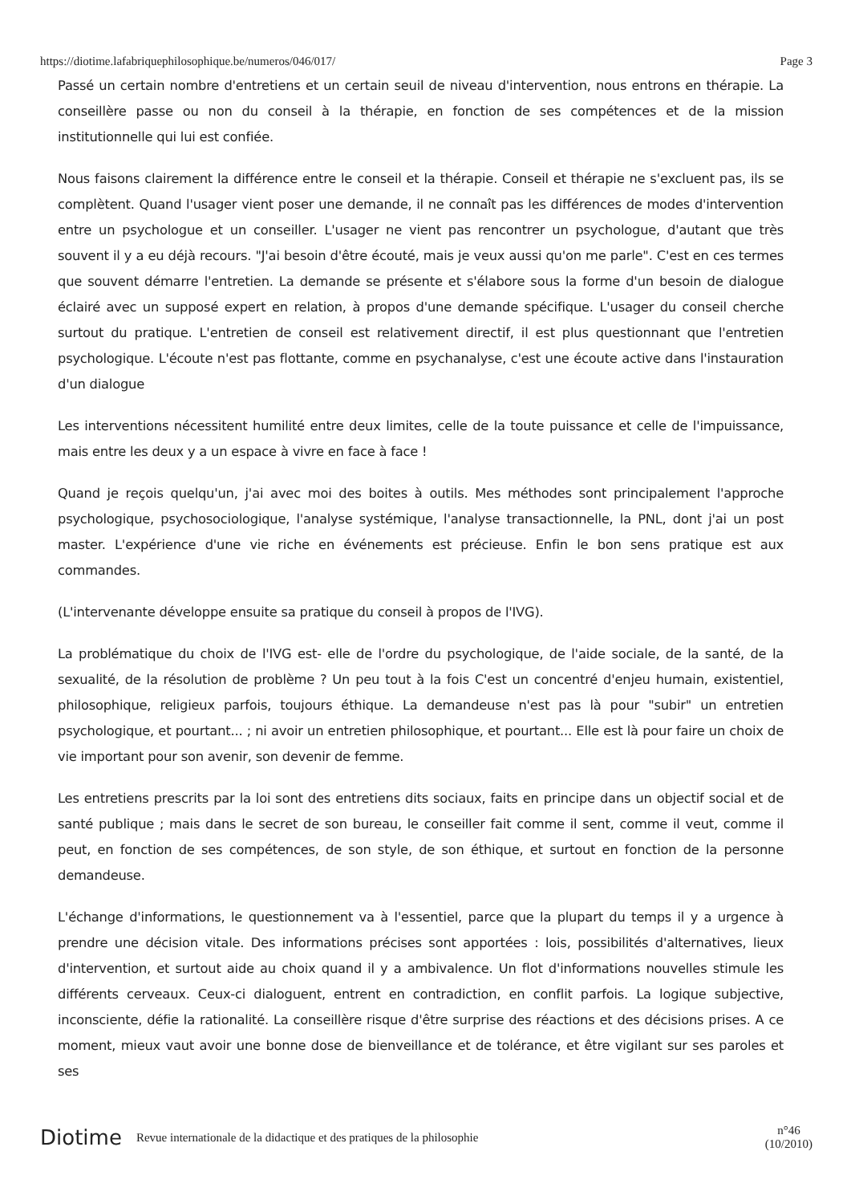https://diotime.lafabriquephilosophique.be/numeros/046/017/ Page 3
Passé un certain nombre d'entretiens et un certain seuil de niveau d'intervention, nous entrons en thérapie. La conseillère passe ou non du conseil à la thérapie, en fonction de ses compétences et de la mission institutionnelle qui lui est confiée.
Nous faisons clairement la différence entre le conseil et la thérapie. Conseil et thérapie ne s'excluent pas, ils se complètent. Quand l'usager vient poser une demande, il ne connaît pas les différences de modes d'intervention entre un psychologue et un conseiller. L'usager ne vient pas rencontrer un psychologue, d'autant que très souvent il y a eu déjà recours. "J'ai besoin d'être écouté, mais je veux aussi qu'on me parle". C'est en ces termes que souvent démarre l'entretien. La demande se présente et s'élabore sous la forme d'un besoin de dialogue éclairé avec un supposé expert en relation, à propos d'une demande spécifique. L'usager du conseil cherche surtout du pratique. L'entretien de conseil est relativement directif, il est plus questionnant que l'entretien psychologique. L'écoute n'est pas flottante, comme en psychanalyse, c'est une écoute active dans l'instauration d'un dialogue
Les interventions nécessitent humilité entre deux limites, celle de la toute puissance et celle de l'impuissance, mais entre les deux y a un espace à vivre en face à face !
Quand je reçois quelqu'un, j'ai avec moi des boites à outils. Mes méthodes sont principalement l'approche psychologique, psychosociologique, l'analyse systémique, l'analyse transactionnelle, la PNL, dont j'ai un post master. L'expérience d'une vie riche en événements est précieuse. Enfin le bon sens pratique est aux commandes.
(L'intervenante développe ensuite sa pratique du conseil à propos de l'IVG).
La problématique du choix de l'IVG est- elle de l'ordre du psychologique, de l'aide sociale, de la santé, de la sexualité, de la résolution de problème ? Un peu tout à la fois C'est un concentré d'enjeu humain, existentiel, philosophique, religieux parfois, toujours éthique. La demandeuse n'est pas là pour "subir" un entretien psychologique, et pourtant... ; ni avoir un entretien philosophique, et pourtant... Elle est là pour faire un choix de vie important pour son avenir, son devenir de femme.
Les entretiens prescrits par la loi sont des entretiens dits sociaux, faits en principe dans un objectif social et de santé publique ; mais dans le secret de son bureau, le conseiller fait comme il sent, comme il veut, comme il peut, en fonction de ses compétences, de son style, de son éthique, et surtout en fonction de la personne demandeuse.
L'échange d'informations, le questionnement va à l'essentiel, parce que la plupart du temps il y a urgence à prendre une décision vitale. Des informations précises sont apportées : lois, possibilités d'alternatives, lieux d'intervention, et surtout aide au choix quand il y a ambivalence. Un flot d'informations nouvelles stimule les différents cerveaux. Ceux-ci dialoguent, entrent en contradiction, en conflit parfois. La logique subjective, inconsciente, défie la rationalité. La conseillère risque d'être surprise des réactions et des décisions prises. A ce moment, mieux vaut avoir une bonne dose de bienveillance et de tolérance, et être vigilant sur ses paroles et ses
Diotime Revue internationale de la didactique et des pratiques de la philosophie n°46
(10/2010)